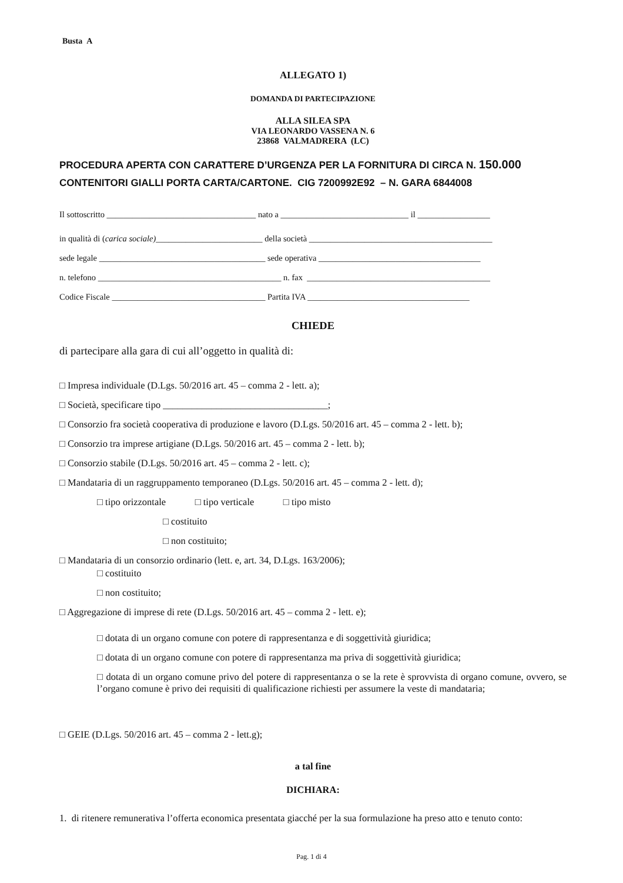Busta A
ALLEGATO 1)
DOMANDA DI PARTECIPAZIONE
ALLA SILEA SPA
VIA LEONARDO VASSENA N. 6
23868 VALMADRERA (LC)
PROCEDURA APERTA CON CARATTERE D’URGENZA PER LA FORNITURA DI CIRCA N. 150.000
CONTENITORI GIALLI PORTA CARTA/CARTONE. CIG 7200992E92 – N. GARA 6844008
Il sottoscritto ___________________________________ nato a ______________________________ il _________________
in qualità di (carica sociale)_________________________ della società ___________________________________________
sede legale _______________________________________ sede operativa ______________________________________
n. telefono ___________________________________________ n. fax ___________________________________________
Codice Fiscale ____________________________________ Partita IVA ______________________________________
CHIEDE
di partecipare alla gara di cui all’oggetto in qualità di:
□ Impresa individuale (D.Lgs. 50/2016 art. 45 – comma 2 - lett. a);
□ Società, specificare tipo __________________________________;
□ Consorzio fra società cooperativa di produzione e lavoro (D.Lgs. 50/2016 art. 45 – comma 2 - lett. b);
□ Consorzio tra imprese artigiane (D.Lgs. 50/2016 art. 45 – comma 2 - lett. b);
□ Consorzio stabile (D.Lgs. 50/2016 art. 45 – comma 2 - lett. c);
□ Mandataria di un raggruppamento temporaneo (D.Lgs. 50/2016 art. 45 – comma 2 - lett. d);
□ tipo orizzontale □ tipo verticale □ tipo misto
□ costituito
□ non costituito;
□ Mandataria di un consorzio ordinario (lett. e, art. 34, D.Lgs. 163/2006);
□ costituito
□ non costituito;
□ Aggregazione di imprese di rete (D.Lgs. 50/2016 art. 45 – comma 2 - lett. e);
□ dotata di un organo comune con potere di rappresentanza e di soggettività giuridica;
□ dotata di un organo comune con potere di rappresentanza ma priva di soggettività giuridica;
□ dotata di un organo comune privo del potere di rappresentanza o se la rete è sprovvista di organo comune, ovvero, se l’organo comune è privo dei requisiti di qualificazione richiesti per assumere la veste di mandataria;
□ GEIE (D.Lgs. 50/2016 art. 45 – comma 2 - lett.g);
a tal fine
DICHIARA:
1. di ritenere remunerativa l’offerta economica presentata giacché per la sua formulazione ha preso atto e tenuto conto:
Pag. 1 di 4